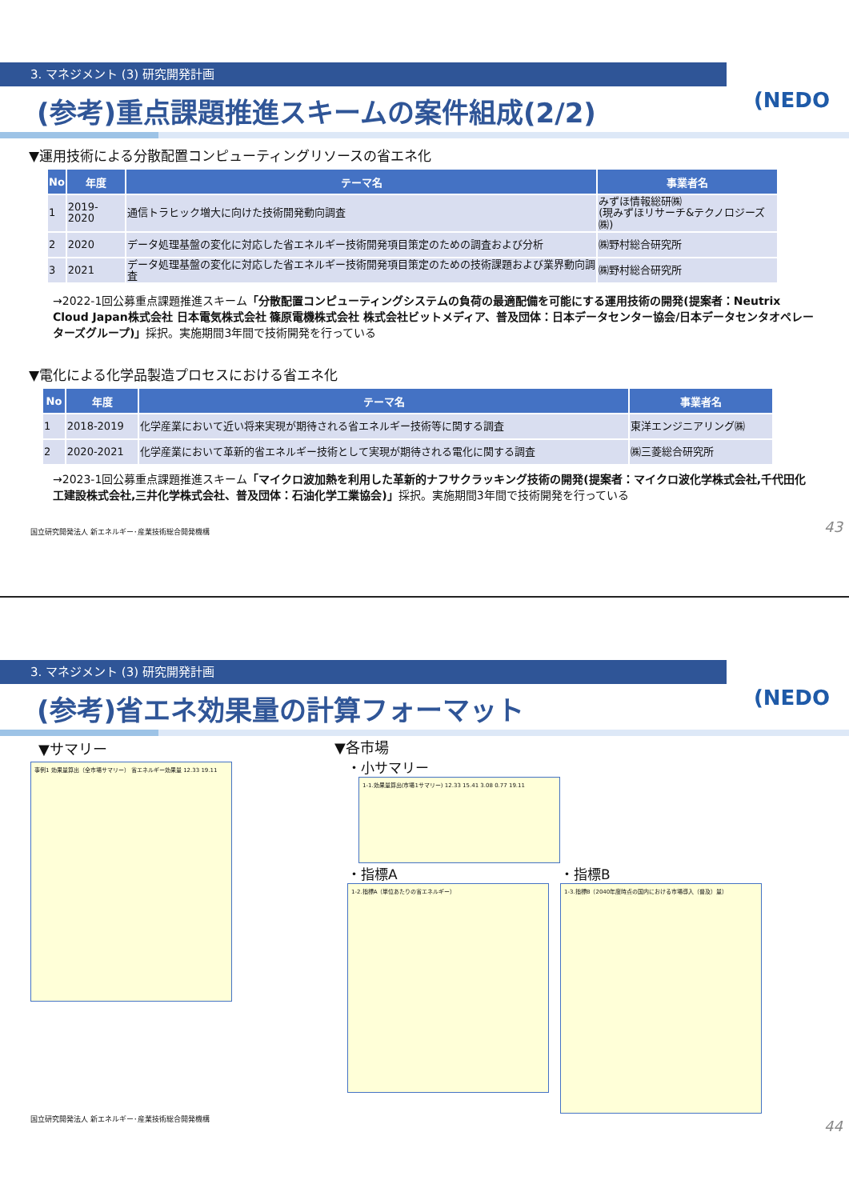3. マネジメント (3) 研究開発計画
(NEDO
(参考)重点課題推進スキームの案件組成(2/2)
▼運用技術による分散配置コンピューティングリソースの省エネ化
| No | 年度 | テーマ名 | 事業者名 |
| --- | --- | --- | --- |
| 1 | 2019-2020 | 通信トラヒック増大に向けた技術開発動向調査 | みずほ情報総研㈱ (現みずほリサーチ&テクノロジーズ㈱) |
| 2 | 2020 | データ処理基盤の変化に対応した省エネルギー技術開発項目策定のための調査および分析 | ㈱野村総合研究所 |
| 3 | 2021 | データ処理基盤の変化に対応した省エネルギー技術開発項目策定のための技術課題および業界動向調査 | ㈱野村総合研究所 |
→2022-1回公募重点課題推進スキーム「分散配置コンピューティングシステムの負荷の最適配備を可能にする運用技術の開発(提案者：Neutrix Cloud Japan株式会社 日本電気株式会社 篠原電機株式会社 株式会社ビットメディア、普及団体：日本データセンター協会/日本データセンタオペレーターズグループ)」採択。実施期間3年間で技術開発を行っている
▼電化による化学品製造プロセスにおける省エネ化
| No | 年度 | テーマ名 | 事業者名 |
| --- | --- | --- | --- |
| 1 | 2018-2019 | 化学産業において近い将来実現が期待される省エネルギー技術等に関する調査 | 東洋エンジニアリング㈱ |
| 2 | 2020-2021 | 化学産業において革新的省エネルギー技術として実現が期待される電化に関する調査 | ㈱三菱総合研究所 |
→2023-1回公募重点課題推進スキーム「マイクロ波加熱を利用した革新的ナフサクラッキング技術の開発(提案者：マイクロ波化学株式会社,千代田化工建設株式会社,三井化学株式会社、普及団体：石油化学工業協会)」採択。実施期間3年間で技術開発を行っている
国立研究開発法人 新エネルギー･産業技術総合開発機構
43
3. マネジメント (3) 研究開発計画
(NEDO
(参考)省エネ効果量の計算フォーマット
▼サマリー
事例1 効果量算出（全市場サマリー） 省エネルギー効果量 12.33 19.11
▼各市場
・小サマリー
1-1.効果量算出(市場1サマリー) 12.33 15.41 3.08 0.77 19.11
・指標A
1-2.指標A（単位あたりの省エネルギー）
・指標B
1-3.指標B（2040年度時点の国内における市場導入（普及）量）
国立研究開発法人 新エネルギー･産業技術総合開発機構
44